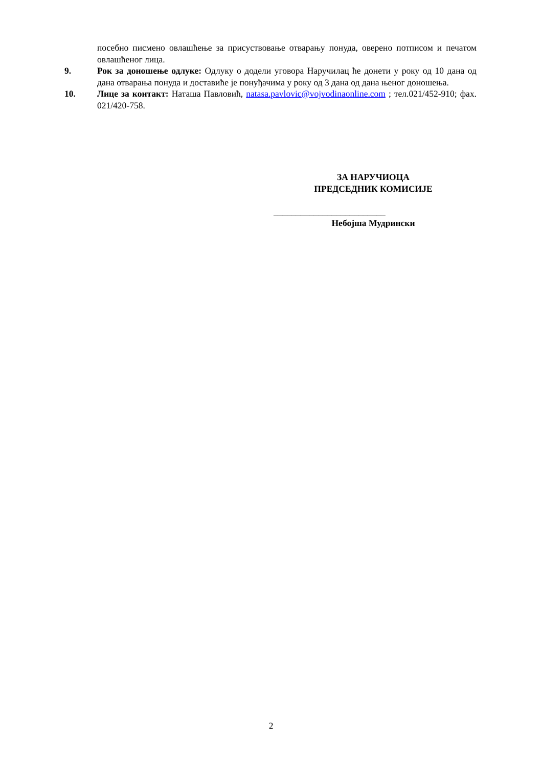посебно писмено овлашћење за присуствовање отварању понуда, оверено потписом и печатом овлашћеног лица.
9. Рок за доношење одлуке: Одлуку о додели уговора Наручилац ће донети у року од 10 дана од дана отварања понуда и доставиће је понуђачима у року од 3 дана од дана њеног доношења.
10. Лице за контакт: Наташа Павловић, natasa.pavlovic@vojvodinaonline.com ; тел.021/452-910; фах. 021/420-758.
ЗА НАРУЧИОЦА
ПРЕДСЕДНИК КОМИСИЈЕ
_________________________
Небојша Мудрински
2